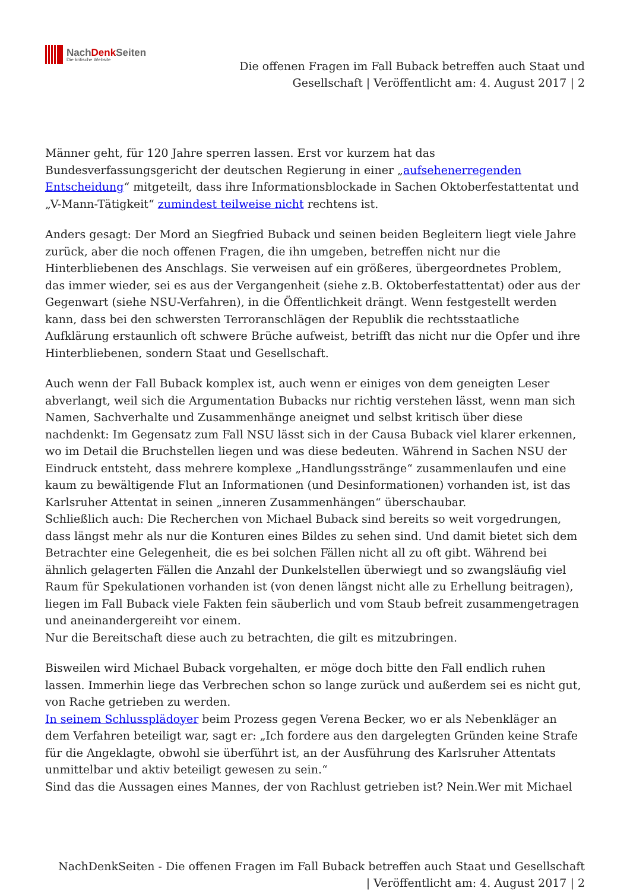NachDenk Seiten
Die kritische Website
Die offenen Fragen im Fall Buback betreffen auch Staat und
Gesellschaft | Veröffentlicht am: 4. August 2017 | 2
Männer geht, für 120 Jahre sperren lassen. Erst vor kurzem hat das Bundesverfassungsgericht der deutschen Regierung in einer „aufsehenerregenden Entscheidung“ mitgeteilt, dass ihre Informationsblockade in Sachen Oktoberfestattentat und „V-Mann-Tätigkeit“ zumindest teilweise nicht rechtens ist.
Anders gesagt: Der Mord an Siegfried Buback und seinen beiden Begleitern liegt viele Jahre zurück, aber die noch offenen Fragen, die ihn umgeben, betreffen nicht nur die Hinterbliebenen des Anschlags. Sie verweisen auf ein größeres, übergeordnetes Problem, das immer wieder, sei es aus der Vergangenheit (siehe z.B. Oktoberfestattentat) oder aus der Gegenwart (siehe NSU-Verfahren), in die Öffentlichkeit drängt. Wenn festgestellt werden kann, dass bei den schwersten Terroranschlägen der Republik die rechtsstaatliche Aufklärung erstaunlich oft schwere Brüche aufweist, betrifft das nicht nur die Opfer und ihre Hinterbliebenen, sondern Staat und Gesellschaft.
Auch wenn der Fall Buback komplex ist, auch wenn er einiges von dem geneigten Leser abverlangt, weil sich die Argumentation Bubacks nur richtig verstehen lässt, wenn man sich Namen, Sachverhalte und Zusammenhänge aneignet und selbst kritisch über diese nachdenkt: Im Gegensatz zum Fall NSU lässt sich in der Causa Buback viel klarer erkennen, wo im Detail die Bruchstellen liegen und was diese bedeuten. Während in Sachen NSU der Eindruck entsteht, dass mehrere komplexe „Handlungsstränge“ zusammenlaufen und eine kaum zu bewältigende Flut an Informationen (und Desinformationen) vorhanden ist, ist das Karlsruher Attentat in seinen „inneren Zusammenhängen“ überschaubar.
Schließlich auch: Die Recherchen von Michael Buback sind bereits so weit vorgedrungen, dass längst mehr als nur die Konturen eines Bildes zu sehen sind. Und damit bietet sich dem Betrachter eine Gelegenheit, die es bei solchen Fällen nicht all zu oft gibt. Während bei ähnlich gelagerten Fällen die Anzahl der Dunkelstellen überwiegt und so zwangsläufig viel Raum für Spekulationen vorhanden ist (von denen längst nicht alle zu Erhellung beitragen), liegen im Fall Buback viele Fakten fein säuberlich und vom Staub befreit zusammengetragen und aneinandergereiht vor einem.
Nur die Bereitschaft diese auch zu betrachten, die gilt es mitzubringen.
Bisweilen wird Michael Buback vorgehalten, er möge doch bitte den Fall endlich ruhen lassen. Immerhin liege das Verbrechen schon so lange zurück und außerdem sei es nicht gut, von Rache getrieben zu werden.
In seinem Schlussplädoyer beim Prozess gegen Verena Becker, wo er als Nebenkläger an dem Verfahren beteiligt war, sagt er: „Ich fordere aus den dargelegten Gründen keine Strafe für die Angeklagte, obwohl sie überführt ist, an der Ausführung des Karlsruher Attentats unmittelbar und aktiv beteiligt gewesen zu sein.“
Sind das die Aussagen eines Mannes, der von Rachlust getrieben ist? Nein.Wer mit Michael
NachDenkSeiten - Die offenen Fragen im Fall Buback betreffen auch Staat und Gesellschaft
| Veröffentlicht am: 4. August 2017 | 2